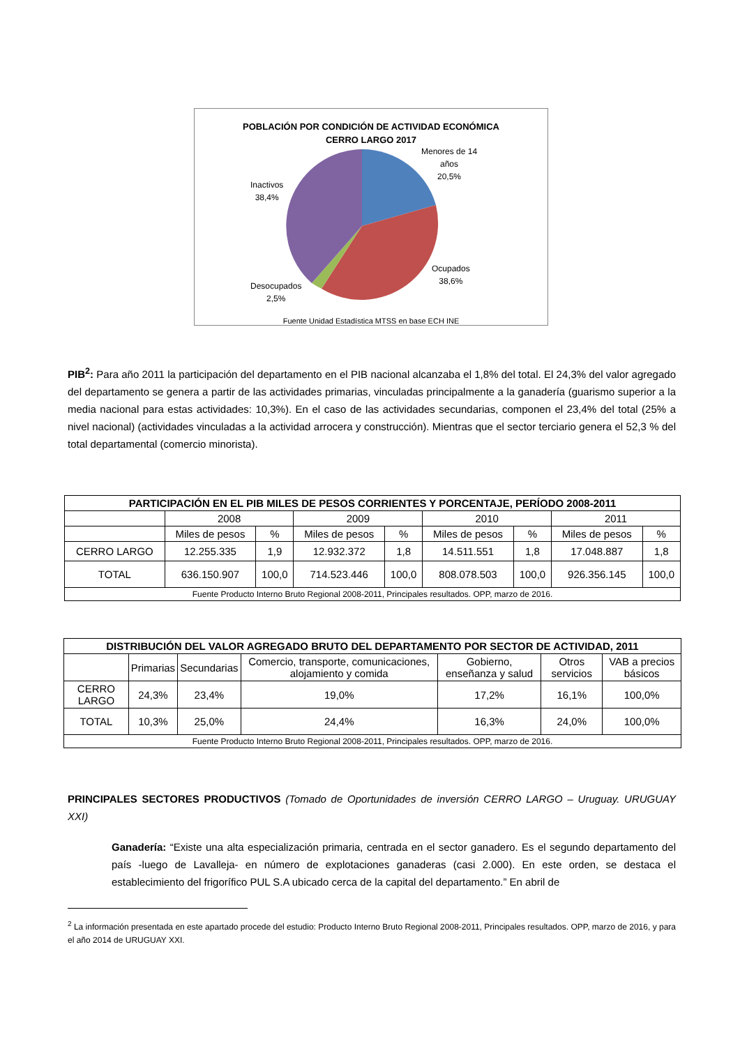POBLACIÓN POR CONDICIÓN DE ACTIVIDAD ECONÓMICA
CERRO LARGO 2017
Menores de 14
años
20,5%
Inactivos
38,4%
Ocupados
38,6%
Desocupados
2,5%
Fuente Unidad Estadística MTSS en base ECH INE
PIB<sup>2</sup>: Para año 2011 la participación del departamento en el PIB nacional alcanzaba el 1,8% del total. El 24,3% del valor agregado del departamento se genera a partir de las actividades primarias, vinculadas principalmente a la ganadería (guarismo superior a la media nacional para estas actividades: 10,3%). En el caso de las actividades secundarias, componen el 23,4% del total (25% a nivel nacional) (actividades vinculadas a la actividad arrocera y construcción). Mientras que el sector terciario genera el 52,3 % del total departamental (comercio minorista).
| PARTICIPACIÓN EN EL PIB MILES DE PESOS CORRIENTES Y PORCENTAJE, PERÍODO 2008-2011 | | | | | | | | |
| --- | --- | --- | --- | --- | --- | --- | --- | --- |
| | 2008 | | 2009 | | 2010 | | 2011 | |
| | Miles de pesos | % | Miles de pesos | % | Miles de pesos | % | Miles de pesos | % |
| CERRO LARGO | 12.255.335 | 1,9 | 12.932.372 | 1,8 | 14.511.551 | 1,8 | 17.048.887 | 1,8 |
| TOTAL | 636.150.907 | 100,0 | 714.523.446 | 100,0 | 808.078.503 | 100,0 | 926.356.145 | 100,0 |
| Fuente Producto Interno Bruto Regional 2008-2011, Principales resultados. OPP, marzo de 2016. | | | | | | | | |
| DISTRIBUCIÓN DEL VALOR AGREGADO BRUTO DEL DEPARTAMENTO POR SECTOR DE ACTIVIDAD, 2011 | | | | | | |
| --- | --- | --- | --- | --- | --- | --- |
| | Primarias | Secundarias | Comercio, transporte, comunicaciones, alojamiento y comida | Gobierno, enseñanza y salud | Otros servicios | VAB a precios básicos |
| CERRO LARGO | 24,3% | 23,4% | 19,0% | 17,2% | 16,1% | 100,0% |
| TOTAL | 10,3% | 25,0% | 24,4% | 16,3% | 24,0% | 100,0% |
| Fuente Producto Interno Bruto Regional 2008-2011, Principales resultados. OPP, marzo de 2016. | | | | | | |
PRINCIPALES SECTORES PRODUCTIVOS (Tomado de Oportunidades de inversión CERRO LARGO – Uruguay. URUGUAY XXI)
Ganadería: “Existe una alta especialización primaria, centrada en el sector ganadero. Es el segundo departamento del país -luego de Lavalleja- en número de explotaciones ganaderas (casi 2.000). En este orden, se destaca el establecimiento del frigorífico PUL S.A ubicado cerca de la capital del departamento.” En abril de
<sup>2</sup> La información presentada en este apartado procede del estudio: Producto Interno Bruto Regional 2008-2011, Principales resultados. OPP, marzo de 2016, y para el año 2014 de URUGUAY XXI.